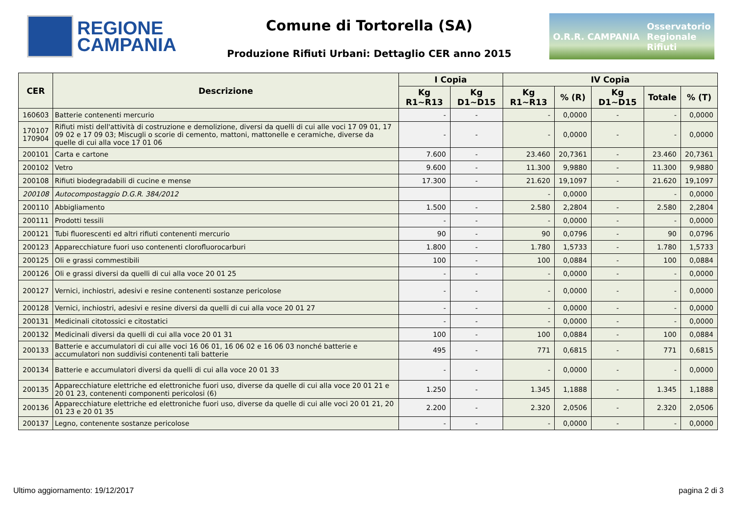REGIONE
CAMPANIA
Comune di Tortorella (SA)
Produzione Rifiuti Urbani: Dettaglio CER anno 2015
O.R.R. CAMPANIA Osservatorio
Regionale
Rifiuti
| CER | Descrizione | I Copia | | IV Copia | | | | |
| --- | --- | --- | --- | --- | --- | --- | --- | --- |
| | | Kg R1~R13 | Kg D1~D15 | Kg R1~R13 | % (R) | Kg D1~D15 | Totale | % (T) |
| 160603 | Batterie contenenti mercurio | - | - | - | 0,0000 | - | - | 0,0000 |
| 170107 170904 | Rifiuti misti dell'attività di costruzione e demolizione, diversi da quelli di cui alle voci 17 09 01, 17 09 02 e 17 09 03; Miscugli o scorie di cemento, mattoni, mattonelle e ceramiche, diverse da quelle di cui alla voce 17 01 06 | - | - | - | 0,0000 | - | - | 0,0000 |
| 200101 | Carta e cartone | 7.600 | - | 23.460 | 20,7361 | - | 23.460 | 20,7361 |
| 200102 | Vetro | 9.600 | - | 11.300 | 9,9880 | - | 11.300 | 9,9880 |
| 200108 | Rifiuti biodegradabili di cucine e mense | 17.300 | - | 21.620 | 19,1097 | - | 21.620 | 19,1097 |
| 200108 | Autocompostaggio D.G.R. 384/2012 | | | - | 0,0000 | | - | 0,0000 |
| 200110 | Abbigliamento | 1.500 | - | 2.580 | 2,2804 | - | 2.580 | 2,2804 |
| 200111 | Prodotti tessili | - | - | - | 0,0000 | - | - | 0,0000 |
| 200121 | Tubi fluorescenti ed altri rifiuti contenenti mercurio | 90 | - | 90 | 0,0796 | - | 90 | 0,0796 |
| 200123 | Apparecchiature fuori uso contenenti clorofluorocarburi | 1.800 | - | 1.780 | 1,5733 | - | 1.780 | 1,5733 |
| 200125 | Oli e grassi commestibili | 100 | - | 100 | 0,0884 | - | 100 | 0,0884 |
| 200126 | Oli e grassi diversi da quelli di cui alla voce 20 01 25 | - | - | - | 0,0000 | - | - | 0,0000 |
| 200127 | Vernici, inchiostri, adesivi e resine contenenti sostanze pericolose | - | - | - | 0,0000 | - | - | 0,0000 |
| 200128 | Vernici, inchiostri, adesivi e resine diversi da quelli di cui alla voce 20 01 27 | - | - | - | 0,0000 | - | - | 0,0000 |
| 200131 | Medicinali citotossici e citostatici | - | - | - | 0,0000 | - | - | 0,0000 |
| 200132 | Medicinali diversi da quelli di cui alla voce 20 01 31 | 100 | - | 100 | 0,0884 | - | 100 | 0,0884 |
| 200133 | Batterie e accumulatori di cui alle voci 16 06 01, 16 06 02 e 16 06 03 nonché batterie e accumulatori non suddivisi contenenti tali batterie | 495 | - | 771 | 0,6815 | - | 771 | 0,6815 |
| 200134 | Batterie e accumulatori diversi da quelli di cui alla voce 20 01 33 | - | - | - | 0,0000 | - | - | 0,0000 |
| 200135 | Apparecchiature elettriche ed elettroniche fuori uso, diverse da quelle di cui alla voce 20 01 21 e 20 01 23, contenenti componenti pericolosi (6) | 1.250 | - | 1.345 | 1,1888 | - | 1.345 | 1,1888 |
| 200136 | Apparecchiature elettriche ed elettroniche fuori uso, diverse da quelle di cui alle voci 20 01 21, 20 01 23 e 20 01 35 | 2.200 | - | 2.320 | 2,0506 | - | 2.320 | 2,0506 |
| 200137 | Legno, contenente sostanze pericolose | - | - | - | 0,0000 | - | - | 0,0000 |
Ultimo aggiornamento: 19/12/2017 pagina 2 di 3